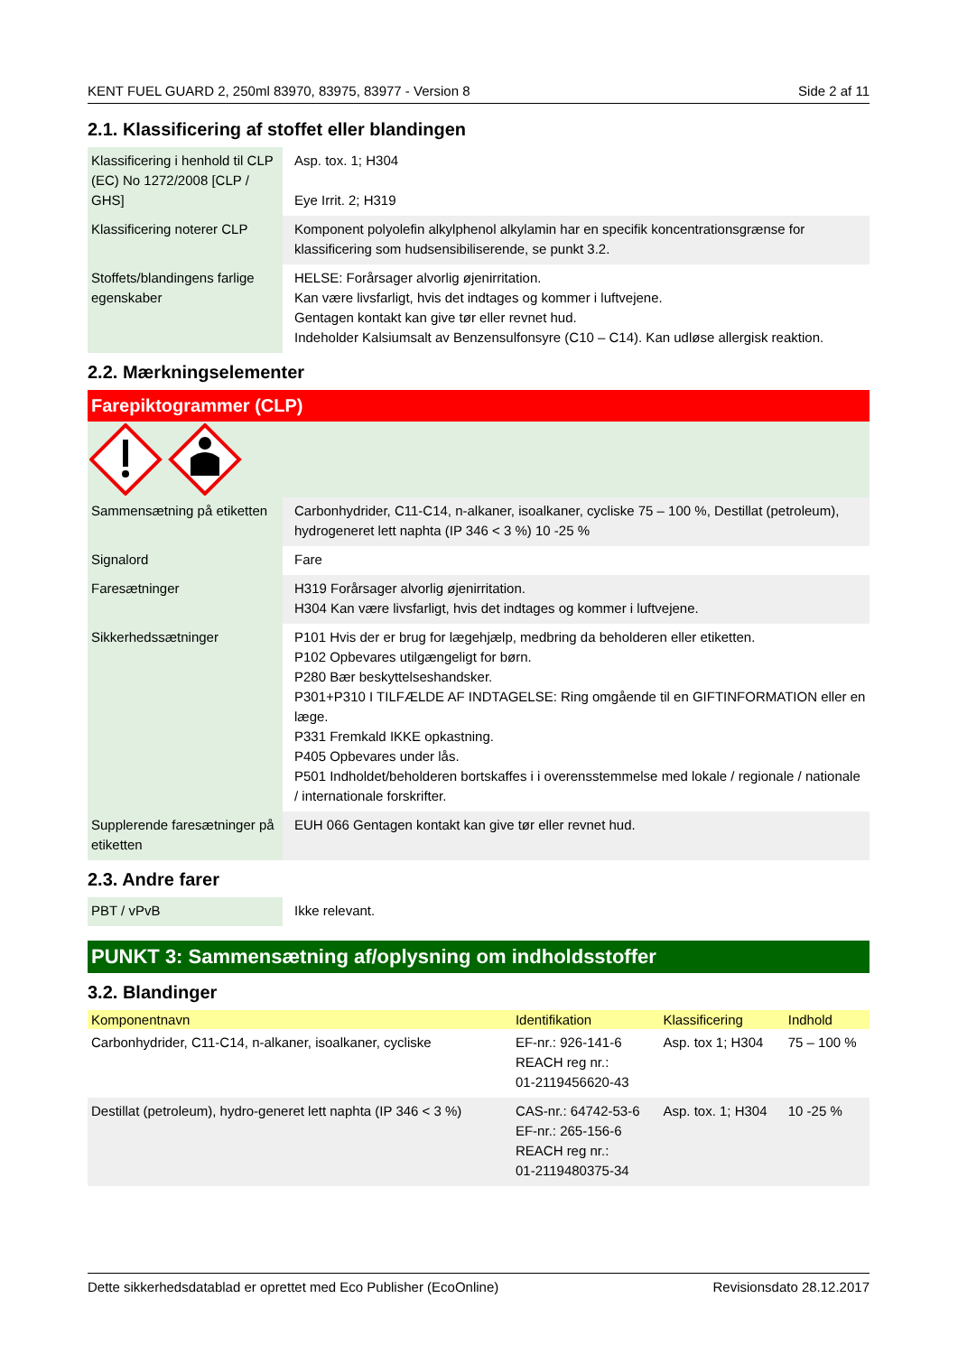KENT FUEL GUARD 2, 250ml 83970, 83975, 83977 - Version 8 Side 2 af 11
2.1. Klassificering af stoffet eller blandingen
| Klassificering i henhold til CLP (EC) No 1272/2008 [CLP / GHS] | Asp. tox. 1; H304 Eye Irrit. 2; H319 |
| Klassificering noterer CLP | Komponent polyolefin alkylphenol alkylamin har en specifik koncentrationsgrænse for klassificering som hudsensibiliserende, se punkt 3.2. |
| Stoffets/blandingens farlige egenskaber | HELSE: Forårsager alvorlig øjenirritation. Kan være livsfarligt, hvis det indtages og kommer i luftvejene. Gentagen kontakt kan give tør eller revnet hud. Indeholder Kalsiumsalt av Benzensulfonsyre (C10 – C14). Kan udløse allergisk reaktion. |
2.2. Mærkningselementer
Farepiktogrammer (CLP)
| Sammensætning på etiketten | Carbonhydrider, C11-C14, n-alkaner, isoalkaner, cycliske 75 – 100 %, Destillat (petroleum), hydrogeneret lett naphta (IP 346 < 3 %) 10 -25 % |
| Signalord | Fare |
| Faresætninger | H319 Forårsager alvorlig øjenirritation. H304 Kan være livsfarligt, hvis det indtages og kommer i luftvejene. |
| Sikkerhedssætninger | P101 Hvis der er brug for lægehjælp, medbring da beholderen eller etiketten. P102 Opbevares utilgængeligt for børn. P280 Bær beskyttelseshandsker. P301+P310 I TILFÆLDE AF INDTAGELSE: Ring omgående til en GIFTINFORMATION eller en læge. P331 Fremkald IKKE opkastning. P405 Opbevares under lås. P501 Indholdet/beholderen bortskaffes i i overensstemmelse med lokale / regionale / nationale / internationale forskrifter. |
| Supplerende faresætninger på etiketten | EUH 066 Gentagen kontakt kan give tør eller revnet hud. |
2.3. Andre farer
| PBT / vPvB | Ikke relevant. |
PUNKT 3: Sammensætning af/oplysning om indholdsstoffer
3.2. Blandinger
| Komponentnavn | Identifikation | Klassificering | Indhold |
| --- | --- | --- | --- |
| Carbonhydrider, C11-C14, n-alkaner, isoalkaner, cycliske | EF-nr.: 926-141-6 REACH reg nr.: 01-2119456620-43 | Asp. tox 1; H304 | 75 – 100 % |
| Destillat (petroleum), hydro-generet lett naphta (IP 346 < 3 %) | CAS-nr.: 64742-53-6 EF-nr.: 265-156-6 REACH reg nr.: 01-2119480375-34 | Asp. tox. 1; H304 | 10 -25 % |
Dette sikkerhedsdatablad er oprettet med Eco Publisher (EcoOnline) Revisionsdato 28.12.2017